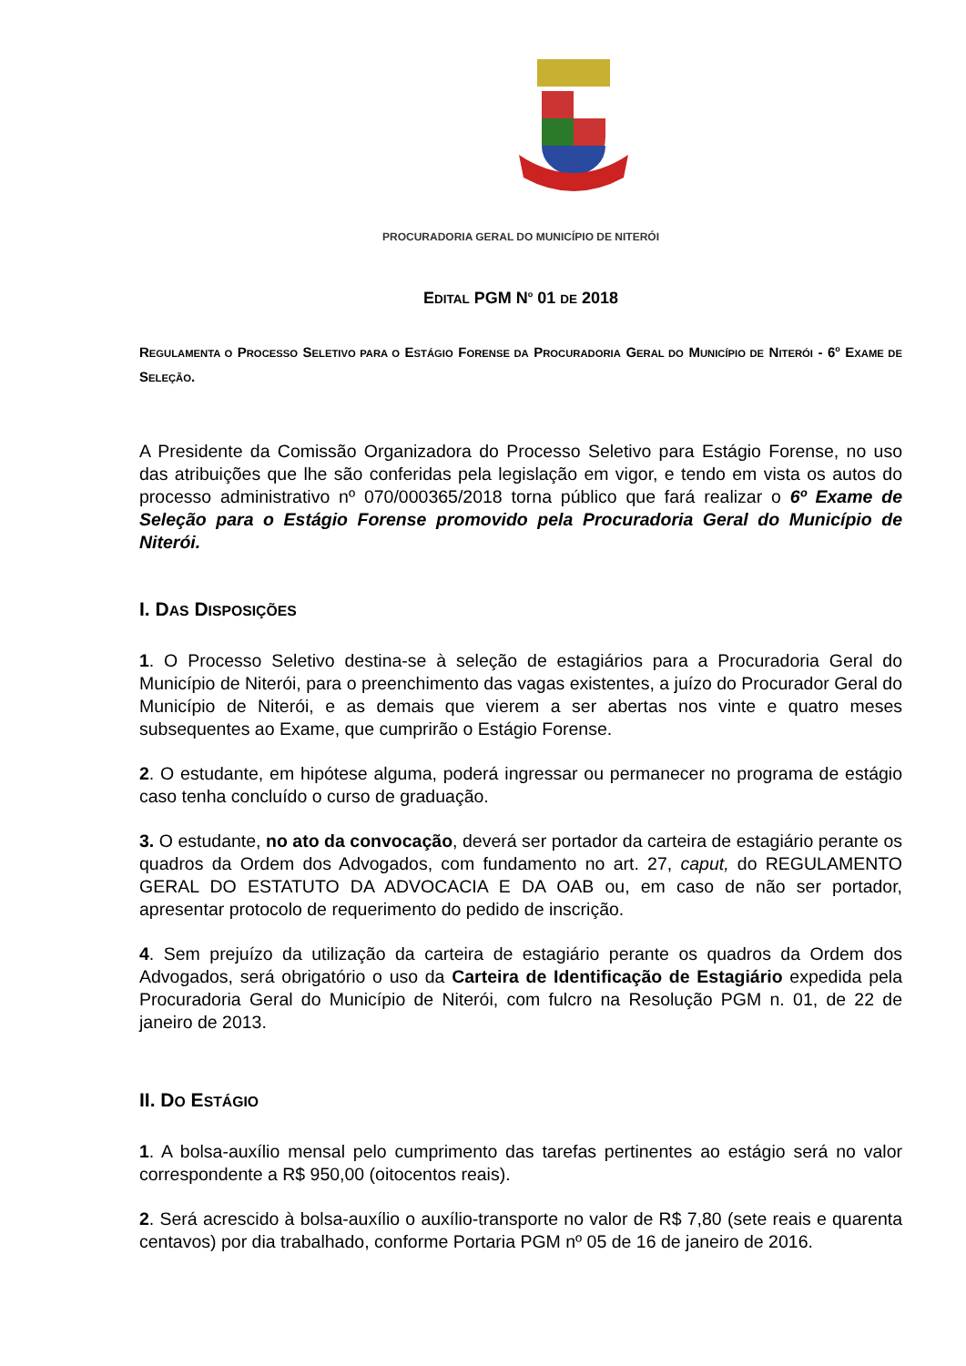PROCURADORIA GERAL DO MUNICÍPIO DE NITERÓI
EDITAL PGM N<sup>o</sup> 01 DE 2018
REGULAMENTA O PROCESSO SELETIVO PARA O ESTÁGIO FORENSE DA PROCURADORIA GERAL DO MUNICÍPIO DE NITERÓI - 6<sup>o</sup> EXAME DE SELEÇÃO.
A Presidente da Comissão Organizadora do Processo Seletivo para Estágio Forense, no uso das atribuições que lhe são conferidas pela legislação em vigor, e tendo em vista os autos do processo administrativo nº 070/000365/2018 torna público que fará realizar o 6º Exame de Seleção para o Estágio Forense promovido pela Procuradoria Geral do Município de Niterói.
I. DAS DISPOSIÇÕES
1. O Processo Seletivo destina-se à seleção de estagiários para a Procuradoria Geral do Município de Niterói, para o preenchimento das vagas existentes, a juízo do Procurador Geral do Município de Niterói, e as demais que vierem a ser abertas nos vinte e quatro meses subsequentes ao Exame, que cumprirão o Estágio Forense.
2. O estudante, em hipótese alguma, poderá ingressar ou permanecer no programa de estágio caso tenha concluído o curso de graduação.
3. O estudante, no ato da convocação, deverá ser portador da carteira de estagiário perante os quadros da Ordem dos Advogados, com fundamento no art. 27, caput, do REGULAMENTO GERAL DO ESTATUTO DA ADVOCACIA E DA OAB ou, em caso de não ser portador, apresentar protocolo de requerimento do pedido de inscrição.
4. Sem prejuízo da utilização da carteira de estagiário perante os quadros da Ordem dos Advogados, será obrigatório o uso da Carteira de Identificação de Estagiário expedida pela Procuradoria Geral do Município de Niterói, com fulcro na Resolução PGM n. 01, de 22 de janeiro de 2013.
II. DO ESTÁGIO
1. A bolsa-auxílio mensal pelo cumprimento das tarefas pertinentes ao estágio será no valor correspondente a R$ 950,00 (oitocentos reais).
2. Será acrescido à bolsa-auxílio o auxílio-transporte no valor de R$ 7,80 (sete reais e quarenta centavos) por dia trabalhado, conforme Portaria PGM nº 05 de 16 de janeiro de 2016.